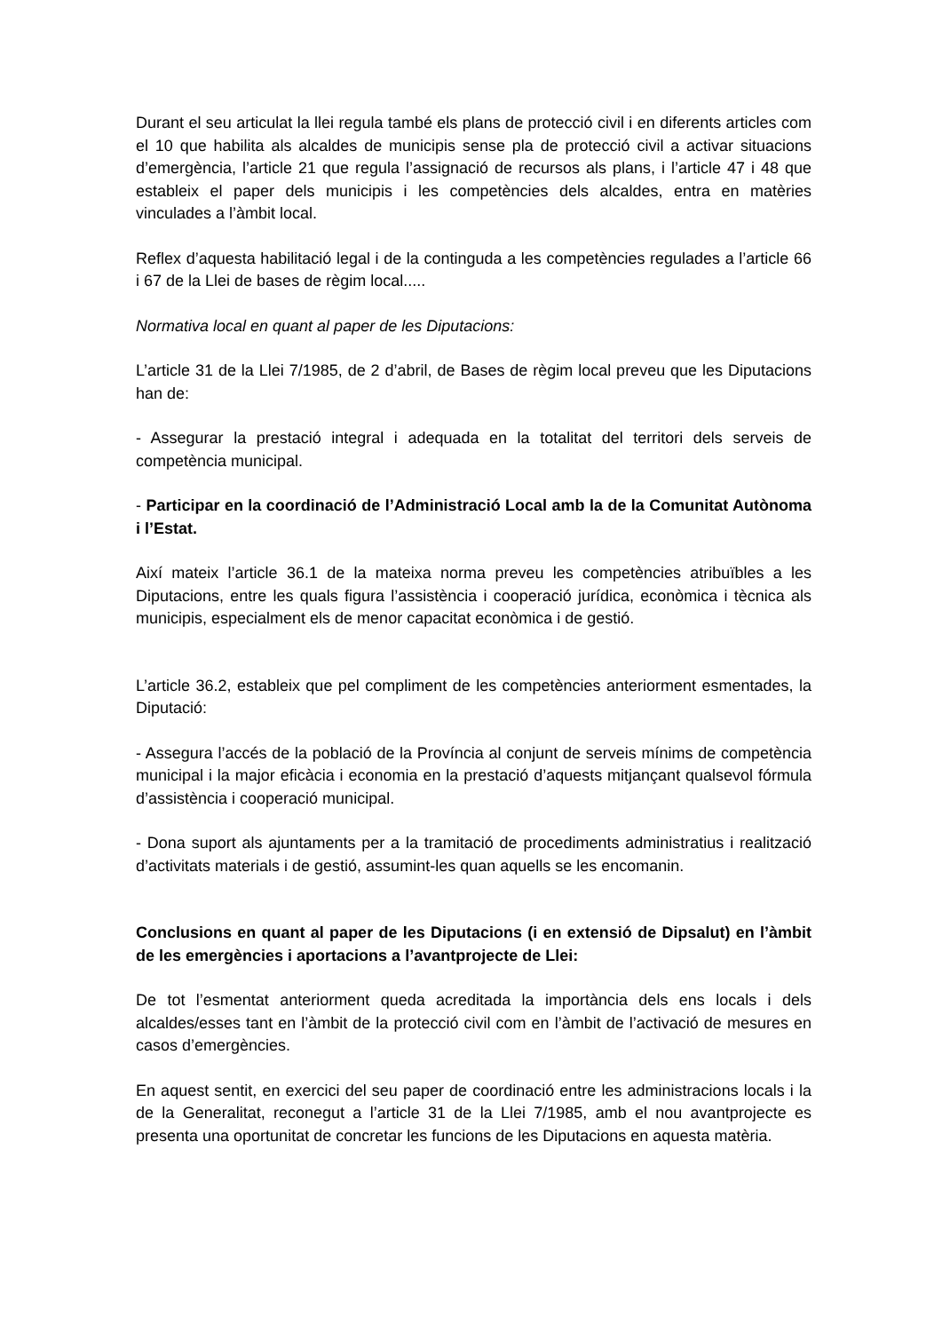Durant el seu articulat la llei regula també els plans de protecció civil i en diferents articles com el 10 que habilita als alcaldes de municipis sense pla de protecció civil a activar situacions d’emergència, l’article 21 que regula l’assignació de recursos als plans, i l’article 47 i 48 que estableix el paper dels municipis i les competències dels alcaldes, entra en matèries vinculades a l’àmbit local.
Reflex d’aquesta habilitació legal i de la continguda a les competències regulades a l’article 66 i 67 de la Llei de bases de règim local.....
Normativa local en quant al paper de les Diputacions:
L’article 31 de la Llei 7/1985, de 2 d’abril, de Bases de règim local preveu que les Diputacions han de:
- Assegurar la prestació integral i adequada en la totalitat del territori dels serveis de competència municipal.
- Participar en la coordinació de l’Administració Local amb la de la Comunitat Autònoma i l’Estat.
Així mateix l’article 36.1 de la mateixa norma preveu les competències atribuïbles a les Diputacions, entre les quals figura l’assistència i cooperació jurídica, econòmica i tècnica als municipis, especialment els de menor capacitat econòmica i de gestió.
L’article 36.2, estableix que pel compliment de les competències anteriorment esmentades, la Diputació:
- Assegura l’accés de la població de la Província al conjunt de serveis mínims de competència municipal i la major eficàcia i economia en la prestació d’aquests mitjançant qualsevol fórmula d’assistència i cooperació municipal.
- Dona suport als ajuntaments per a la tramitació de procediments administratius i realització d’activitats materials i de gestió, assumint-les quan aquells se les encomanin.
Conclusions en quant al paper de les Diputacions (i en extensió de Dipsalut) en l’àmbit de les emergències i aportacions a l’avantprojecte de Llei:
De tot l’esmentat anteriorment queda acreditada la importància dels ens locals i dels alcaldes/esses tant en l’àmbit de la protecció civil com en l’àmbit de l’activació de mesures en casos d’emergències.
En aquest sentit, en exercici del seu paper de coordinació entre les administracions locals i la de la Generalitat, reconegut a l’article 31 de la Llei 7/1985, amb el nou avantprojecte es presenta una oportunitat de concretar les funcions de les Diputacions en aquesta matèria.